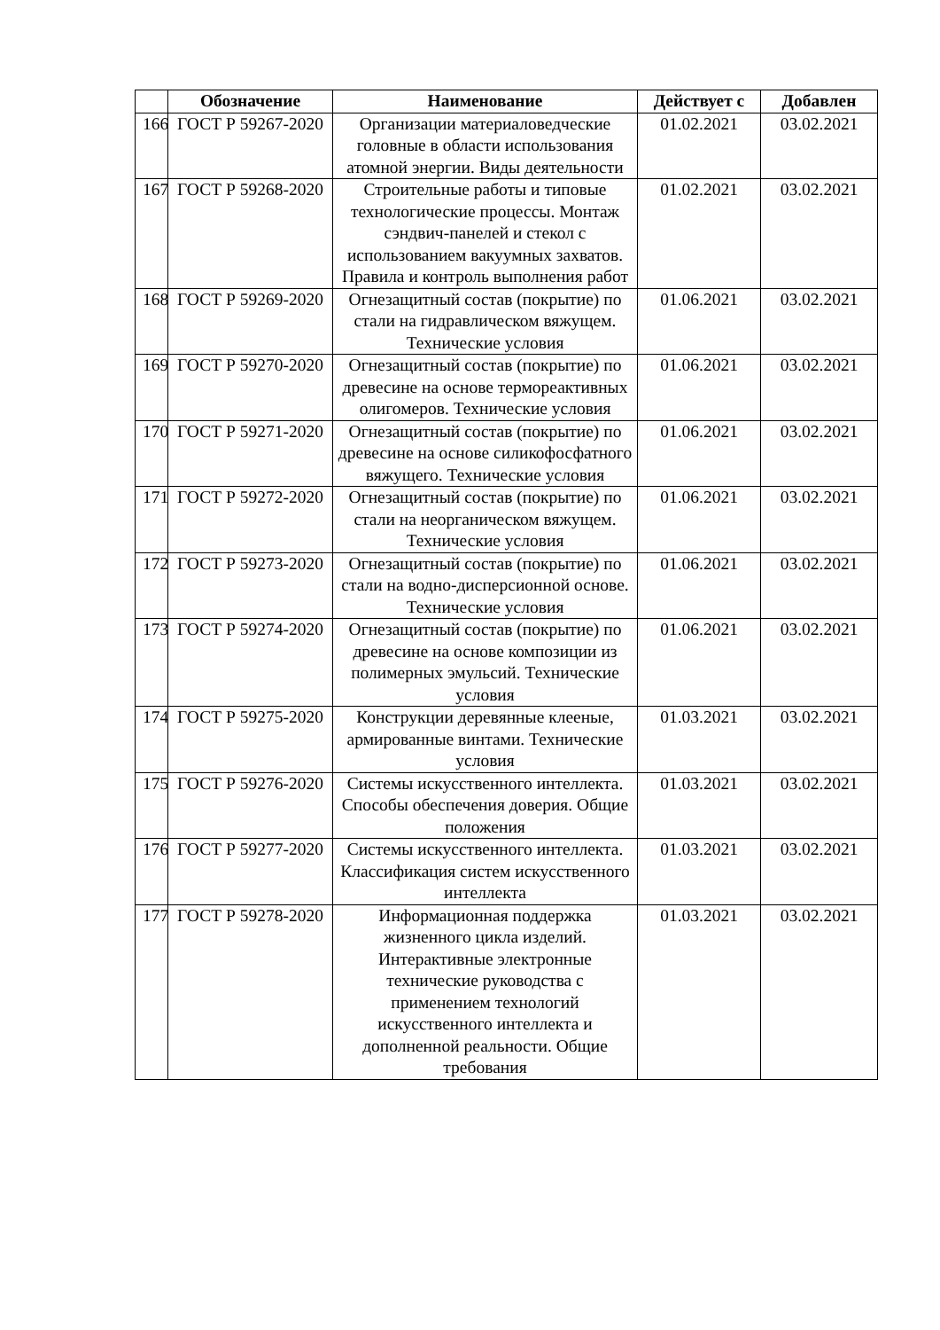| | Обозначение | Наименование | Действует с | Добавлен |
| --- | --- | --- | --- | --- |
| 166 | ГОСТ Р 59267-2020 | Организации материаловедческие головные в области использования атомной энергии. Виды деятельности | 01.02.2021 | 03.02.2021 |
| 167 | ГОСТ Р 59268-2020 | Строительные работы и типовые технологические процессы. Монтаж сэндвич-панелей и стекол с использованием вакуумных захватов. Правила и контроль выполнения работ | 01.02.2021 | 03.02.2021 |
| 168 | ГОСТ Р 59269-2020 | Огнезащитный состав (покрытие) по стали на гидравлическом вяжущем. Технические условия | 01.06.2021 | 03.02.2021 |
| 169 | ГОСТ Р 59270-2020 | Огнезащитный состав (покрытие) по древесине на основе термореактивных олигомеров. Технические условия | 01.06.2021 | 03.02.2021 |
| 170 | ГОСТ Р 59271-2020 | Огнезащитный состав (покрытие) по древесине на основе силикофосфатного вяжущего. Технические условия | 01.06.2021 | 03.02.2021 |
| 171 | ГОСТ Р 59272-2020 | Огнезащитный состав (покрытие) по стали на неорганическом вяжущем. Технические условия | 01.06.2021 | 03.02.2021 |
| 172 | ГОСТ Р 59273-2020 | Огнезащитный состав (покрытие) по стали на водно-дисперсионной основе. Технические условия | 01.06.2021 | 03.02.2021 |
| 173 | ГОСТ Р 59274-2020 | Огнезащитный состав (покрытие) по древесине на основе композиции из полимерных эмульсий. Технические условия | 01.06.2021 | 03.02.2021 |
| 174 | ГОСТ Р 59275-2020 | Конструкции деревянные клееные, армированные винтами. Технические условия | 01.03.2021 | 03.02.2021 |
| 175 | ГОСТ Р 59276-2020 | Системы искусственного интеллекта. Способы обеспечения доверия. Общие положения | 01.03.2021 | 03.02.2021 |
| 176 | ГОСТ Р 59277-2020 | Системы искусственного интеллекта. Классификация систем искусственного интеллекта | 01.03.2021 | 03.02.2021 |
| 177 | ГОСТ Р 59278-2020 | Информационная поддержка жизненного цикла изделий. Интерактивные электронные технические руководства с применением технологий искусственного интеллекта и дополненной реальности. Общие требования | 01.03.2021 | 03.02.2021 |